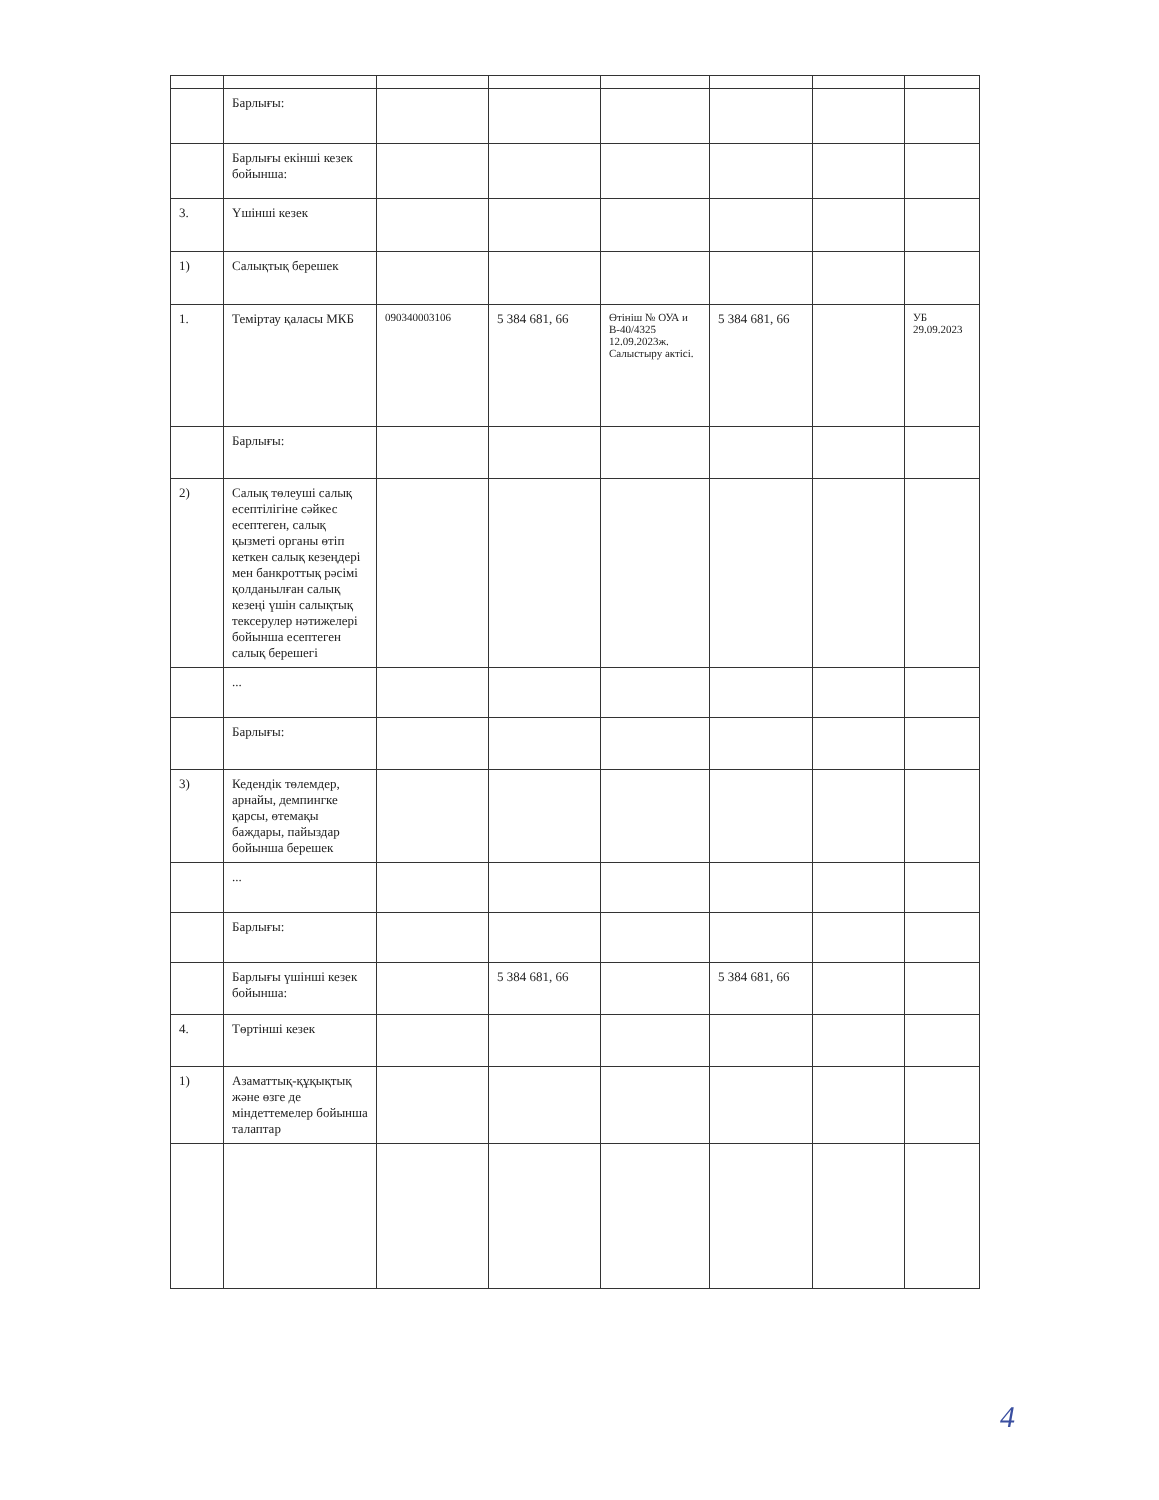| | Барлығы: | | | | | | |
| | Барлығы екінші кезек бойынша: | | | | | | |
| 3. | Үшінші кезек | | | | | | |
| 1) | Салықтық берешек | | | | | | |
| 1. | Теміртау қаласы МКБ | 090340003106 | 5 384 681, 66 | Өтініш № ОУА и В-40/4325 12.09.2023ж. Салыстыру актісі. | 5 384 681, 66 | | УБ 29.09.2023 |
| | Барлығы: | | | | | | |
| 2) | Салық төлеуші салық есептілігіне сәйкес есептеген, салық қызметі органы өтіп кеткен салық кезеңдері мен банкроттық рәсімі қолданылған салық кезеңі үшін салықтық тексерулер нәтижелері бойынша есептеген салық берешегі | | | | | | |
| | ... | | | | | | |
| | Барлығы: | | | | | | |
| 3) | Кедендік төлемдер, арнайы, демпингке қарсы, өтемақы баждары, пайыздар бойынша берешек | | | | | | |
| | ... | | | | | | |
| | Барлығы: | | | | | | |
| | Барлығы үшінші кезек бойынша: | | 5 384 681, 66 | | 5 384 681, 66 | | |
| 4. | Төртінші кезек | | | | | | |
| 1) | Азаматтық-құқықтық және өзге де міндеттемелер бойынша талаптар | | | | | | |
4